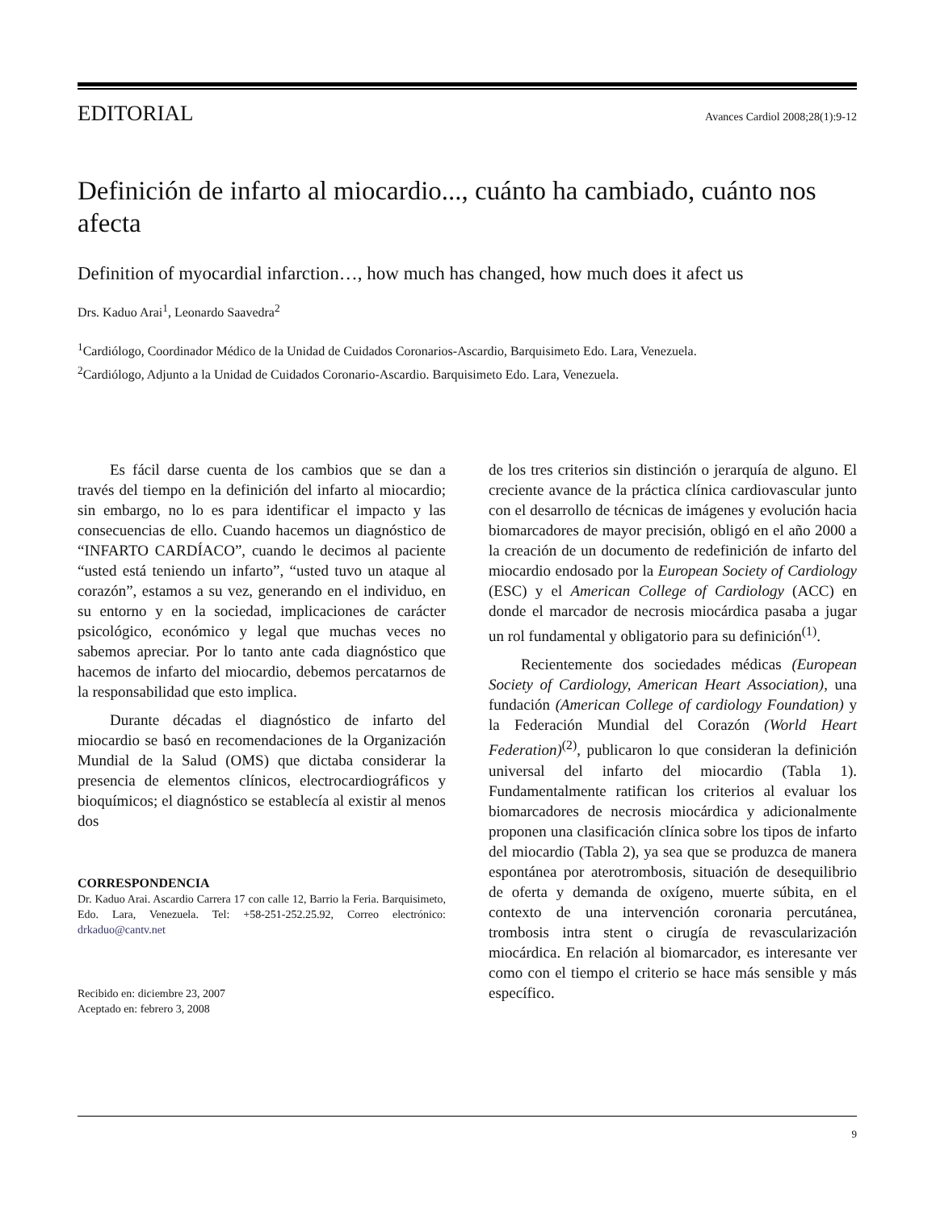EDITORIAL Avances Cardiol 2008;28(1):9-12
Definición de infarto al miocardio..., cuánto ha cambiado, cuánto nos afecta
Definition of myocardial infarction…, how much has changed, how much does it afect us
Drs. Kaduo Arai<sup>1</sup>, Leonardo Saavedra<sup>2</sup>
<sup>1</sup> Cardiólogo, Coordinador Médico de la Unidad de Cuidados Coronarios-Ascardio, Barquisimeto Edo. Lara, Venezuela.
<sup>2</sup> Cardiólogo, Adjunto a la Unidad de Cuidados Coronario-Ascardio. Barquisimeto Edo. Lara, Venezuela.
Es fácil darse cuenta de los cambios que se dan a través del tiempo en la definición del infarto al miocardio; sin embargo, no lo es para identificar el impacto y las consecuencias de ello. Cuando hacemos un diagnóstico de “INFARTO CARDÍACO”, cuando le decimos al paciente “usted está teniendo un infarto”, “usted tuvo un ataque al corazón”, estamos a su vez, generando en el individuo, en su entorno y en la sociedad, implicaciones de carácter psicológico, económico y legal que muchas veces no sabemos apreciar. Por lo tanto ante cada diagnóstico que hacemos de infarto del miocardio, debemos percatarnos de la responsabilidad que esto implica.
Durante décadas el diagnóstico de infarto del miocardio se basó en recomendaciones de la Organización Mundial de la Salud (OMS) que dictaba considerar la presencia de elementos clínicos, electrocardiográficos y bioquímicos; el diagnóstico se establecía al existir al menos dos
CORRESPONDENCIA
Dr. Kaduo Arai. Ascardio Carrera 17 con calle 12, Barrio la Feria. Barquisimeto, Edo. Lara, Venezuela. Tel: +58-251-252.25.92, Correo electrónico: drkaduo@cantv.net
Recibido en: diciembre 23, 2007
Aceptado en: febrero 3, 2008
de los tres criterios sin distinción o jerarquía de alguno. El creciente avance de la práctica clínica cardiovascular junto con el desarrollo de técnicas de imágenes y evolución hacia biomarcadores de mayor precisión, obligó en el año 2000 a la creación de un documento de redefinición de infarto del miocardio endosado por la European Society of Cardiology (ESC) y el American College of Cardiology (ACC) en donde el marcador de necrosis miocárdica pasaba a jugar un rol fundamental y obligatorio para su definición<sup>(1)</sup>.
Recientemente dos sociedades médicas (European Society of Cardiology, American Heart Association), una fundación (American College of cardiology Foundation) y la Federación Mundial del Corazón (World Heart Federation)<sup>(2)</sup>, publicaron lo que consideran la definición universal del infarto del miocardio (Tabla 1). Fundamentalmente ratifican los criterios al evaluar los biomarcadores de necrosis miocárdica y adicionalmente proponen una clasificación clínica sobre los tipos de infarto del miocardio (Tabla 2), ya sea que se produzca de manera espontánea por aterotrombosis, situación de desequilibrio de oferta y demanda de oxígeno, muerte súbita, en el contexto de una intervención coronaria percutánea, trombosis intra stent o cirugía de revascularización miocárdica. En relación al biomarcador, es interesante ver como con el tiempo el criterio se hace más sensible y más específico.
9